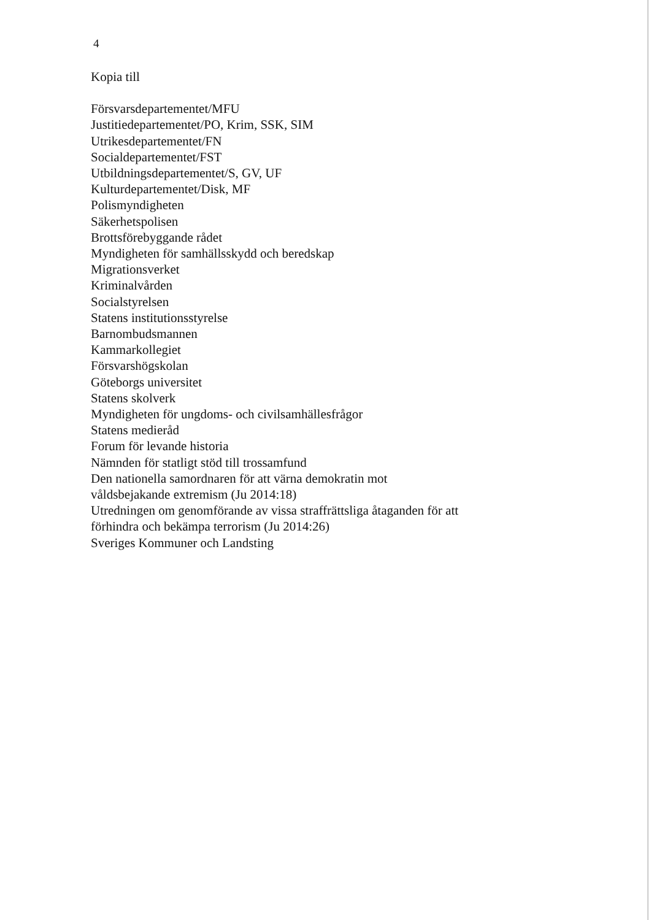4
Kopia till
Försvarsdepartementet/MFU
Justitiedepartementet/PO, Krim, SSK, SIM
Utrikesdepartementet/FN
Socialdepartementet/FST
Utbildningsdepartementet/S, GV, UF
Kulturdepartementet/Disk, MF
Polismyndigheten
Säkerhetspolisen
Brottsförebyggande rådet
Myndigheten för samhällsskydd och beredskap
Migrationsverket
Kriminalvården
Socialstyrelsen
Statens institutionsstyrelse
Barnombudsmannen
Kammarkollegiet
Försvarshögskolan
Göteborgs universitet
Statens skolverk
Myndigheten för ungdoms- och civilsamhällesfrågor
Statens medieråd
Forum för levande historia
Nämnden för statligt stöd till trossamfund
Den nationella samordnaren för att värna demokratin mot
våldsbejakande extremism (Ju 2014:18)
Utredningen om genomförande av vissa straffrättsliga åtaganden för att
förhindra och bekämpa terrorism (Ju 2014:26)
Sveriges Kommuner och Landsting